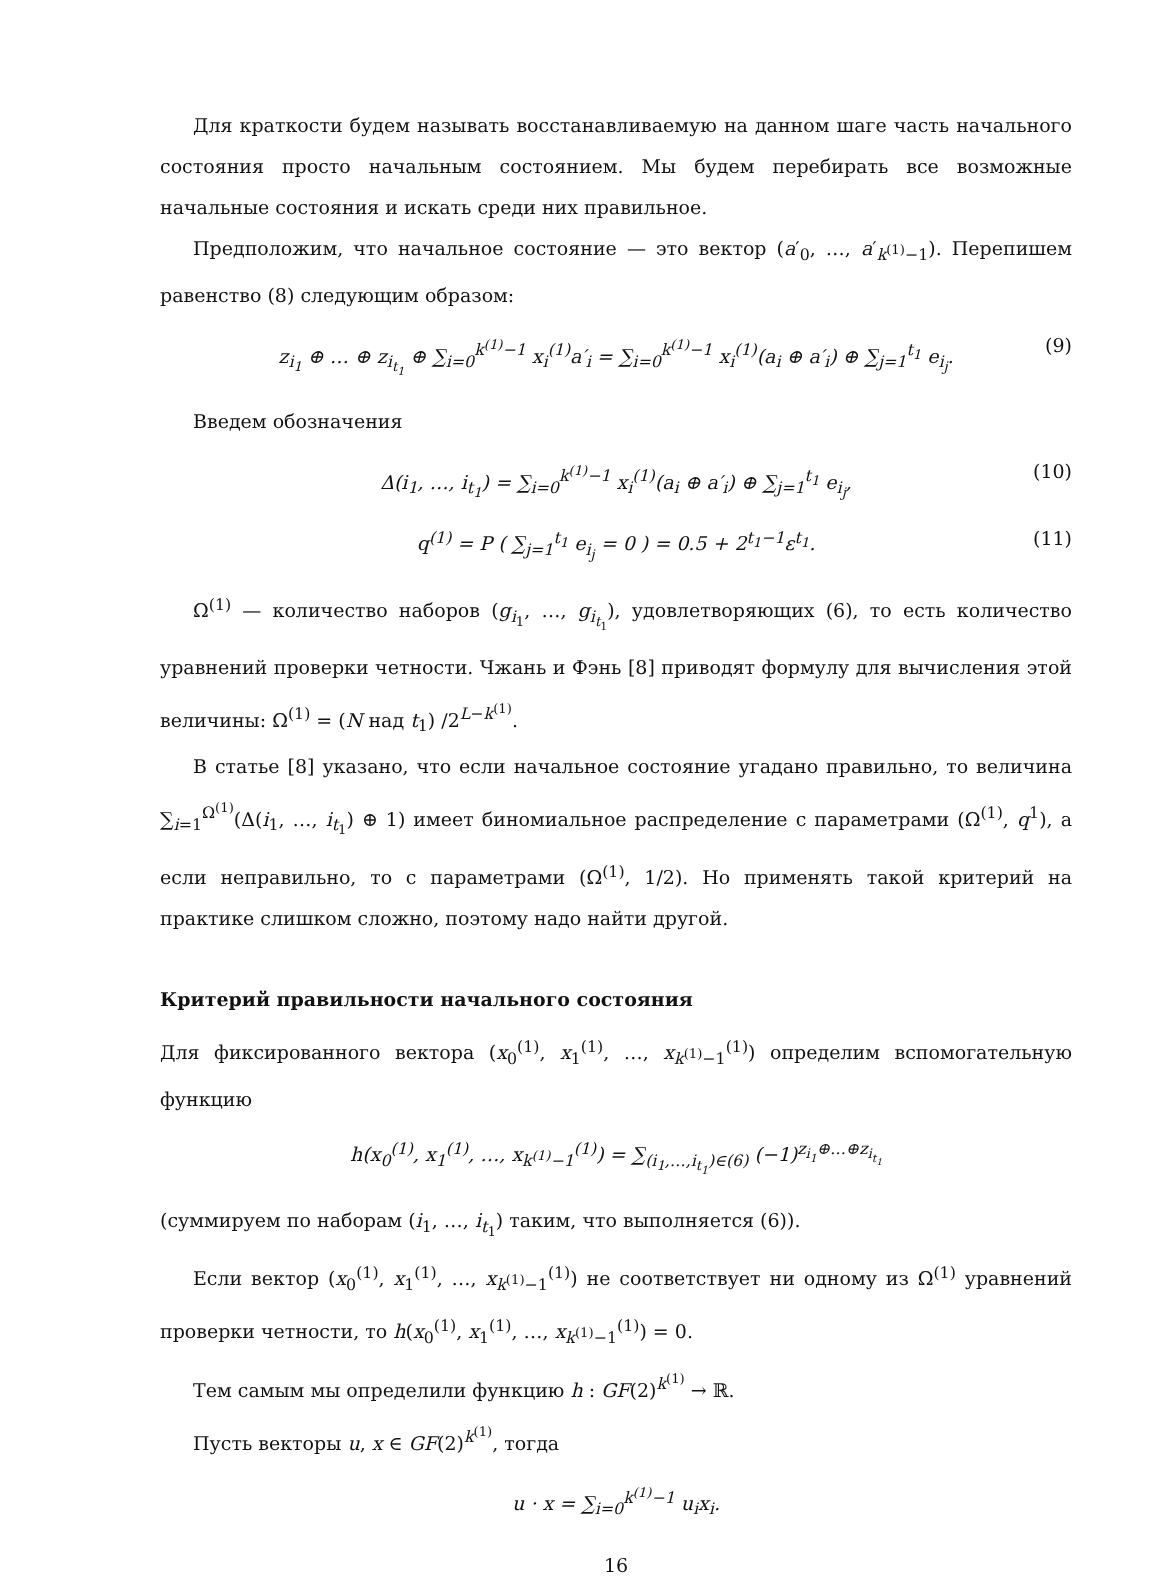Для краткости будем называть восстанавливаемую на данном шаге часть начального состояния просто начальным состоянием. Мы будем перебирать все возможные начальные состояния и искать среди них правильное.
Предположим, что начальное состояние — это вектор (a′<sub>0</sub>, …, a′<sub>k<sup>(1)</sup>−1</sub>). Перепишем равенство (8) следующим образом:
z<sub>i<sub>1</sub></sub> ⊕ … ⊕ z<sub>i<sub>t<sub>1</sub></sub></sub> ⊕ ∑<sub>i=0</sub><sup>k<sup>(1)</sup>−1</sup> x<sub>i</sub><sup>(1)</sup>a′<sub>i</sub> = ∑<sub>i=0</sub><sup>k<sup>(1)</sup>−1</sup> x<sub>i</sub><sup>(1)</sup>(a<sub>i</sub> ⊕ a′<sub>i</sub>) ⊕ ∑<sub>j=1</sub><sup>t<sub>1</sub></sup> e<sub>i<sub>j</sub></sub>. (9)
Введем обозначения
Δ(i<sub>1</sub>, …, i<sub>t<sub>1</sub></sub>) = ∑<sub>i=0</sub><sup>k<sup>(1)</sup>−1</sup> x<sub>i</sub><sup>(1)</sup>(a<sub>i</sub> ⊕ a′<sub>i</sub>) ⊕ ∑<sub>j=1</sub><sup>t<sub>1</sub></sup> e<sub>i<sub>j</sub></sub>, (10)
q<sup>(1)</sup> = P ( ∑<sub>j=1</sub><sup>t<sub>1</sub></sup> e<sub>i<sub>j</sub></sub> = 0 ) = 0.5 + 2<sup>t<sub>1</sub>−1</sup>ε<sup>t<sub>1</sub></sup>. (11)
Ω<sup>(1)</sup> — количество наборов (g<sub>i<sub>1</sub></sub>, …, g<sub>i<sub>t<sub>1</sub></sub></sub>), удовлетворяющих (6), то есть количество уравнений проверки четности. Чжань и Фэнь [8] приводят формулу для вычисления этой величины: Ω<sup>(1)</sup> = (N над t<sub>1</sub>) /2<sup>L−k<sup>(1)</sup></sup>.
В статье [8] указано, что если начальное состояние угадано правильно, то величина ∑<sub>i=1</sub><sup>Ω<sup>(1)</sup></sup>(Δ(i<sub>1</sub>, …, i<sub>t<sub>1</sub></sub>) ⊕ 1) имеет биномиальное распределение с параметрами (Ω<sup>(1)</sup>, q<sup>1</sup>), а если неправильно, то с параметрами (Ω<sup>(1)</sup>, 1/2). Но применять такой критерий на практике слишком сложно, поэтому надо найти другой.
Критерий правильности начального состояния
Для фиксированного вектора (x<sub>0</sub><sup>(1)</sup>, x<sub>1</sub><sup>(1)</sup>, …, x<sub>k<sup>(1)</sup>−1</sub><sup>(1)</sup>) определим вспомогательную функцию
h(x<sub>0</sub><sup>(1)</sup>, x<sub>1</sub><sup>(1)</sup>, …, x<sub>k<sup>(1)</sup>−1</sub><sup>(1)</sup>) = ∑<sub>(i<sub>1</sub>,…,i<sub>t<sub>1</sub></sub>)∈(6)</sub> (−1)<sup>z<sub>i<sub>1</sub></sub>⊕…⊕z<sub>i<sub>t<sub>1</sub></sub></sub></sup>
(суммируем по наборам (i<sub>1</sub>, …, i<sub>t<sub>1</sub></sub>) таким, что выполняется (6)).
Если вектор (x<sub>0</sub><sup>(1)</sup>, x<sub>1</sub><sup>(1)</sup>, …, x<sub>k<sup>(1)</sup>−1</sub><sup>(1)</sup>) не соответствует ни одному из Ω<sup>(1)</sup> уравнений проверки четности, то h(x<sub>0</sub><sup>(1)</sup>, x<sub>1</sub><sup>(1)</sup>, …, x<sub>k<sup>(1)</sup>−1</sub><sup>(1)</sup>) = 0.
Тем самым мы определили функцию h : GF(2)<sup>k<sup>(1)</sup></sup> → ℝ.
Пусть векторы u, x ∈ GF(2)<sup>k<sup>(1)</sup></sup>, тогда
u · x = ∑<sub>i=0</sub><sup>k<sup>(1)</sup>−1</sup> u<sub>i</sub>x<sub>i</sub>.
16